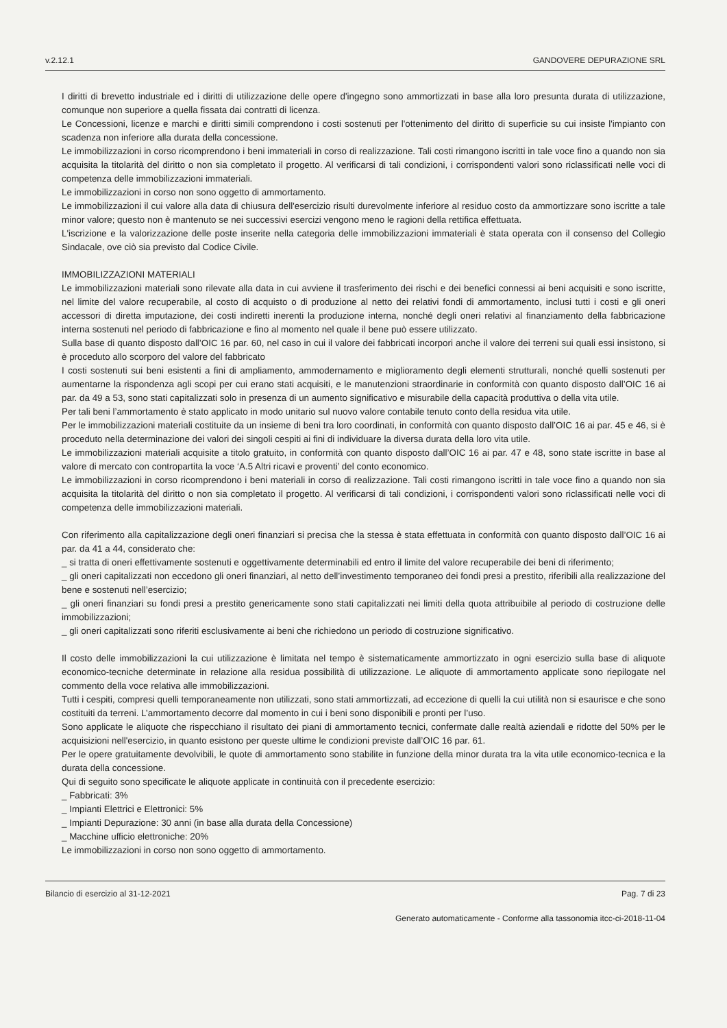v.2.12.1 GANDOVERE DEPURAZIONE SRL
I diritti di brevetto industriale ed i diritti di utilizzazione delle opere d'ingegno sono ammortizzati in base alla loro presunta durata di utilizzazione, comunque non superiore a quella fissata dai contratti di licenza.
Le Concessioni, licenze e marchi e diritti simili comprendono i costi sostenuti per l'ottenimento del diritto di superficie su cui insiste l'impianto con scadenza non inferiore alla durata della concessione.
Le immobilizzazioni in corso ricomprendono i beni immateriali in corso di realizzazione. Tali costi rimangono iscritti in tale voce fino a quando non sia acquisita la titolarità del diritto o non sia completato il progetto. Al verificarsi di tali condizioni, i corrispondenti valori sono riclassificati nelle voci di competenza delle immobilizzazioni immateriali.
Le immobilizzazioni in corso non sono oggetto di ammortamento.
Le immobilizzazioni il cui valore alla data di chiusura dell'esercizio risulti durevolmente inferiore al residuo costo da ammortizzare sono iscritte a tale minor valore; questo non è mantenuto se nei successivi esercizi vengono meno le ragioni della rettifica effettuata.
L'iscrizione e la valorizzazione delle poste inserite nella categoria delle immobilizzazioni immateriali è stata operata con il consenso del Collegio Sindacale, ove ciò sia previsto dal Codice Civile.
IMMOBILIZZAZIONI MATERIALI
Le immobilizzazioni materiali sono rilevate alla data in cui avviene il trasferimento dei rischi e dei benefici connessi ai beni acquisiti e sono iscritte, nel limite del valore recuperabile, al costo di acquisto o di produzione al netto dei relativi fondi di ammortamento, inclusi tutti i costi e gli oneri accessori di diretta imputazione, dei costi indiretti inerenti la produzione interna, nonché degli oneri relativi al finanziamento della fabbricazione interna sostenuti nel periodo di fabbricazione e fino al momento nel quale il bene può essere utilizzato.
Sulla base di quanto disposto dall’OIC 16 par. 60, nel caso in cui il valore dei fabbricati incorpori anche il valore dei terreni sui quali essi insistono, si è proceduto allo scorporo del valore del fabbricato
I costi sostenuti sui beni esistenti a fini di ampliamento, ammodernamento e miglioramento degli elementi strutturali, nonché quelli sostenuti per aumentarne la rispondenza agli scopi per cui erano stati acquisiti, e le manutenzioni straordinarie in conformità con quanto disposto dall’OIC 16 ai par. da 49 a 53, sono stati capitalizzati solo in presenza di un aumento significativo e misurabile della capacità produttiva o della vita utile.
Per tali beni l’ammortamento è stato applicato in modo unitario sul nuovo valore contabile tenuto conto della residua vita utile.
Per le immobilizzazioni materiali costituite da un insieme di beni tra loro coordinati, in conformità con quanto disposto dall’OIC 16 ai par. 45 e 46, si è proceduto nella determinazione dei valori dei singoli cespiti ai fini di individuare la diversa durata della loro vita utile.
Le immobilizzazioni materiali acquisite a titolo gratuito, in conformità con quanto disposto dall’OIC 16 ai par. 47 e 48, sono state iscritte in base al valore di mercato con contropartita la voce ‘A.5 Altri ricavi e proventi’ del conto economico.
Le immobilizzazioni in corso ricomprendono i beni materiali in corso di realizzazione. Tali costi rimangono iscritti in tale voce fino a quando non sia acquisita la titolarità del diritto o non sia completato il progetto. Al verificarsi di tali condizioni, i corrispondenti valori sono riclassificati nelle voci di competenza delle immobilizzazioni materiali.
Con riferimento alla capitalizzazione degli oneri finanziari si precisa che la stessa è stata effettuata in conformità con quanto disposto dall’OIC 16 ai par. da 41 a 44, considerato che:
_ si tratta di oneri effettivamente sostenuti e oggettivamente determinabili ed entro il limite del valore recuperabile dei beni di riferimento;
_ gli oneri capitalizzati non eccedono gli oneri finanziari, al netto dell’investimento temporaneo dei fondi presi a prestito, riferibili alla realizzazione del bene e sostenuti nell’esercizio;
_ gli oneri finanziari su fondi presi a prestito genericamente sono stati capitalizzati nei limiti della quota attribuibile al periodo di costruzione delle immobilizzazioni;
_ gli oneri capitalizzati sono riferiti esclusivamente ai beni che richiedono un periodo di costruzione significativo.
Il costo delle immobilizzazioni la cui utilizzazione è limitata nel tempo è sistematicamente ammortizzato in ogni esercizio sulla base di aliquote economico-tecniche determinate in relazione alla residua possibilità di utilizzazione. Le aliquote di ammortamento applicate sono riepilogate nel commento della voce relativa alle immobilizzazioni.
Tutti i cespiti, compresi quelli temporaneamente non utilizzati, sono stati ammortizzati, ad eccezione di quelli la cui utilità non si esaurisce e che sono costituiti da terreni. L’ammortamento decorre dal momento in cui i beni sono disponibili e pronti per l’uso.
Sono applicate le aliquote che rispecchiano il risultato dei piani di ammortamento tecnici, confermate dalle realtà aziendali e ridotte del 50% per le acquisizioni nell'esercizio, in quanto esistono per queste ultime le condizioni previste dall’OIC 16 par. 61.
Per le opere gratuitamente devolvibili, le quote di ammortamento sono stabilite in funzione della minor durata tra la vita utile economico-tecnica e la durata della concessione.
Qui di seguito sono specificate le aliquote applicate in continuità con il precedente esercizio:
_ Fabbricati: 3%
_ Impianti Elettrici e Elettronici: 5%
_ Impianti Depurazione: 30 anni (in base alla durata della Concessione)
_ Macchine ufficio elettroniche: 20%
Le immobilizzazioni in corso non sono oggetto di ammortamento.
Bilancio di esercizio al 31-12-2021 Pag. 7 di 23
Generato automaticamente - Conforme alla tassonomia itcc-ci-2018-11-04